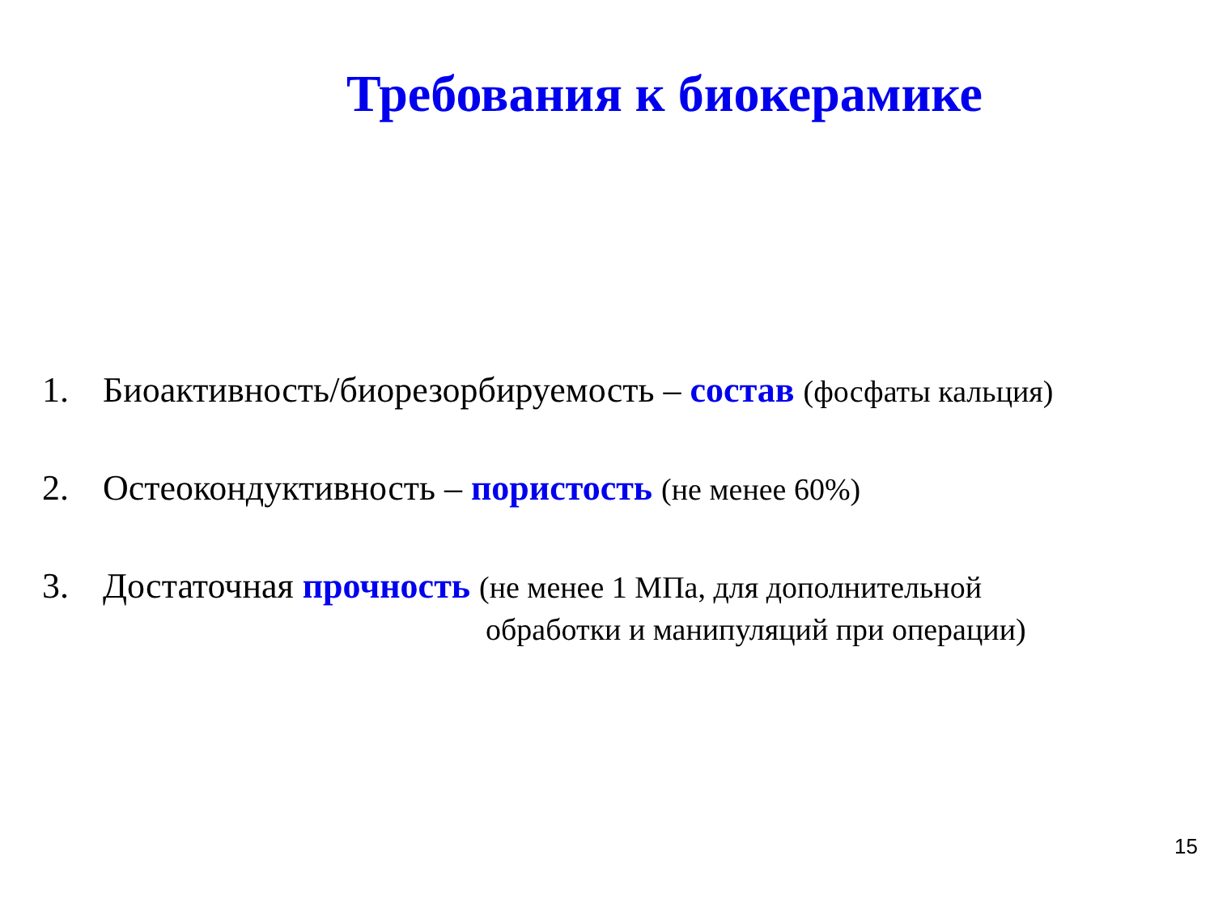Требования к биокерамике
1. Биоактивность/биорезорбируемость – состав (фосфаты кальция)
2. Остеокондуктивность – пористость (не менее 60%)
3. Достаточная прочность (не менее 1 МПа, для дополнительной
обработки и манипуляций при операции)
15